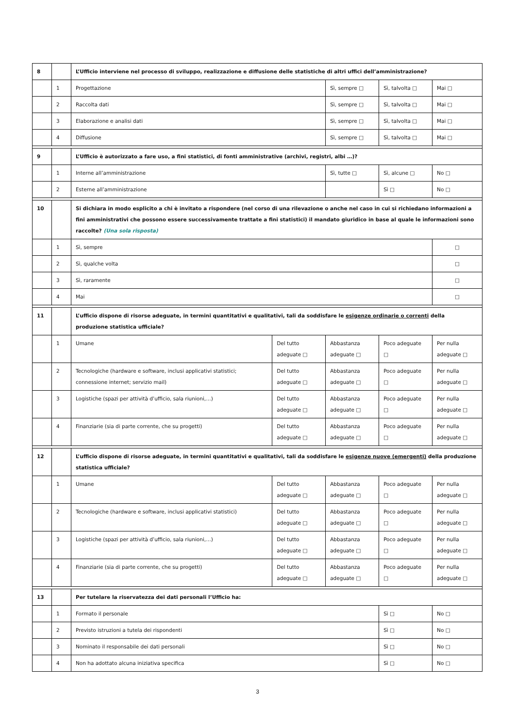| 8 | | L’Ufficio interviene nel processo di sviluppo, realizzazione e diffusione delle statistiche di altri uffici dell’amministrazione? | | | | |
| | 1 | Progettazione | | Sì, sempre □ | Sì, talvolta □ | Mai □ |
| | 2 | Raccolta dati | | Sì, sempre □ | Sì, talvolta □ | Mai □ |
| | 3 | Elaborazione e analisi dati | | Sì, sempre □ | Sì, talvolta □ | Mai □ |
| | 4 | Diffusione | | Sì, sempre □ | Sì, talvolta □ | Mai □ |
| 9 | | L’Ufficio è autorizzato a fare uso, a fini statistici, di fonti amministrative (archivi, registri, albi …)? | | | | |
| | 1 | Interne all’amministrazione | | Sì, tutte □ | Sì, alcune □ | No □ |
| | 2 | Esterne all’amministrazione | | | Sì □ | No □ |
| 10 | | Si dichiara in modo esplicito a chi è invitato a rispondere (nel corso di una rilevazione o anche nel caso in cui si richiedano informazioni a fini amministrativi che possono essere successivamente trattate a fini statistici) il mandato giuridico in base al quale le informazioni sono raccolte? (Una sola risposta) | | | | |
| | 1 | Sì, sempre | | | | □ |
| | 2 | Sì, qualche volta | | | | □ |
| | 3 | Sì, raramente | | | | □ |
| | 4 | Mai | | | | □ |
| 11 | | L’ufficio dispone di risorse adeguate, in termini quantitativi e qualitativi, tali da soddisfare le esigenze ordinarie o correnti della produzione statistica ufficiale? | | | | |
| | 1 | Umane | Del tutto adeguate □ | Abbastanza adeguate □ | Poco adeguate □ | Per nulla adeguate □ |
| | 2 | Tecnologiche (hardware e software, inclusi applicativi statistici; connessione internet; servizio mail) | Del tutto adeguate □ | Abbastanza adeguate □ | Poco adeguate □ | Per nulla adeguate □ |
| | 3 | Logistiche (spazi per attività d’ufficio, sala riunioni,…) | Del tutto adeguate □ | Abbastanza adeguate □ | Poco adeguate □ | Per nulla adeguate □ |
| | 4 | Finanziarie (sia di parte corrente, che su progetti) | Del tutto adeguate □ | Abbastanza adeguate □ | Poco adeguate □ | Per nulla adeguate □ |
| 12 | | L’ufficio dispone di risorse adeguate, in termini quantitativi e qualitativi, tali da soddisfare le esigenze nuove (emergenti) della produzione statistica ufficiale? | | | | |
| | 1 | Umane | Del tutto adeguate □ | Abbastanza adeguate □ | Poco adeguate □ | Per nulla adeguate □ |
| | 2 | Tecnologiche (hardware e software, inclusi applicativi statistici) | Del tutto adeguate □ | Abbastanza adeguate □ | Poco adeguate □ | Per nulla adeguate □ |
| | 3 | Logistiche (spazi per attività d’ufficio, sala riunioni,…) | Del tutto adeguate □ | Abbastanza adeguate □ | Poco adeguate □ | Per nulla adeguate □ |
| | 4 | Finanziarie (sia di parte corrente, che su progetti) | Del tutto adeguate □ | Abbastanza adeguate □ | Poco adeguate □ | Per nulla adeguate □ |
| 13 | | Per tutelare la riservatezza dei dati personali l’Ufficio ha: | | | | |
| | 1 | Formato il personale | | | Sì □ | No □ |
| | 2 | Previsto istruzioni a tutela dei rispondenti | | | Sì □ | No □ |
| | 3 | Nominato il responsabile dei dati personali | | | Sì □ | No □ |
| | 4 | Non ha adottato alcuna iniziativa specifica | | | Sì □ | No □ |
3